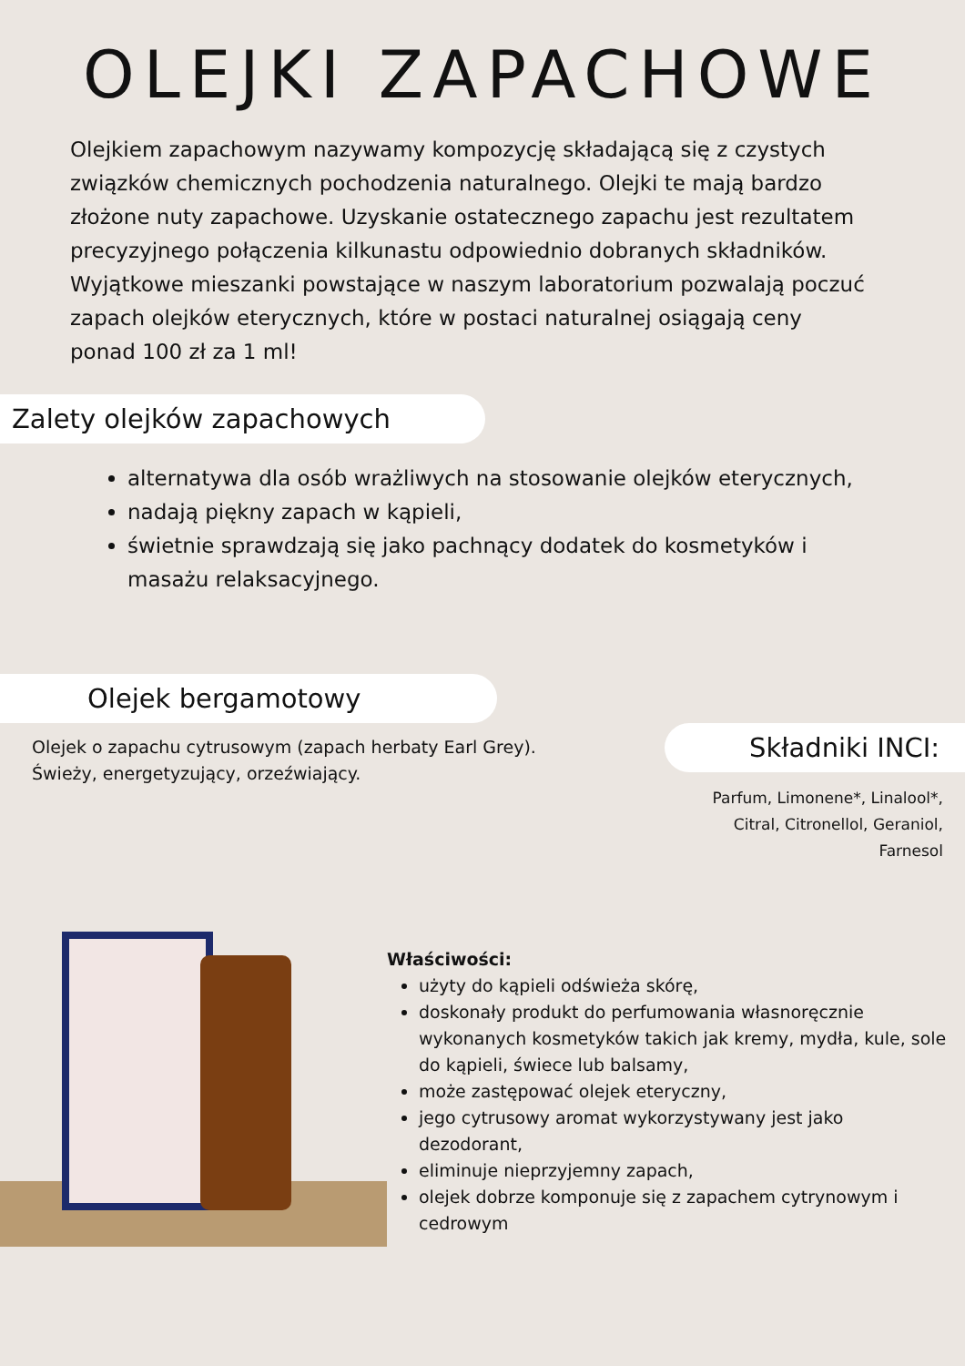OLEJKI ZAPACHOWE
Olejkiem zapachowym nazywamy kompozycję składającą się z czystych związków chemicznych pochodzenia naturalnego. Olejki te mają bardzo złożone nuty zapachowe. Uzyskanie ostatecznego zapachu jest rezultatem precyzyjnego połączenia kilkunastu odpowiednio dobranych składników. Wyjątkowe mieszanki powstające w naszym laboratorium pozwalają poczuć zapach olejków eterycznych, które w postaci naturalnej osiągają ceny ponad 100 zł za 1 ml!
Zalety olejków zapachowych
alternatywa dla osób wrażliwych na stosowanie olejków eterycznych,
nadają piękny zapach w kąpieli,
świetnie sprawdzają się jako pachnący dodatek do kosmetyków i masażu relaksacyjnego.
Olejek bergamotowy
Olejek o zapachu cytrusowym (zapach herbaty Earl Grey).
Świeży, energetyzujący, orzeźwiający.
Składniki INCI:
Parfum, Limonene*, Linalool*,
Citral, Citronellol, Geraniol,
Farnesol
Właściwości:
użyty do kąpieli odświeża skórę,
doskonały produkt do perfumowania własnoręcznie wykonanych kosmetyków takich jak kremy, mydła, kule, sole do kąpieli, świece lub balsamy,
może zastępować olejek eteryczny,
jego cytrusowy aromat wykorzystywany jest jako dezodorant,
eliminuje nieprzyjemny zapach,
olejek dobrze komponuje się z zapachem cytrynowym i cedrowym